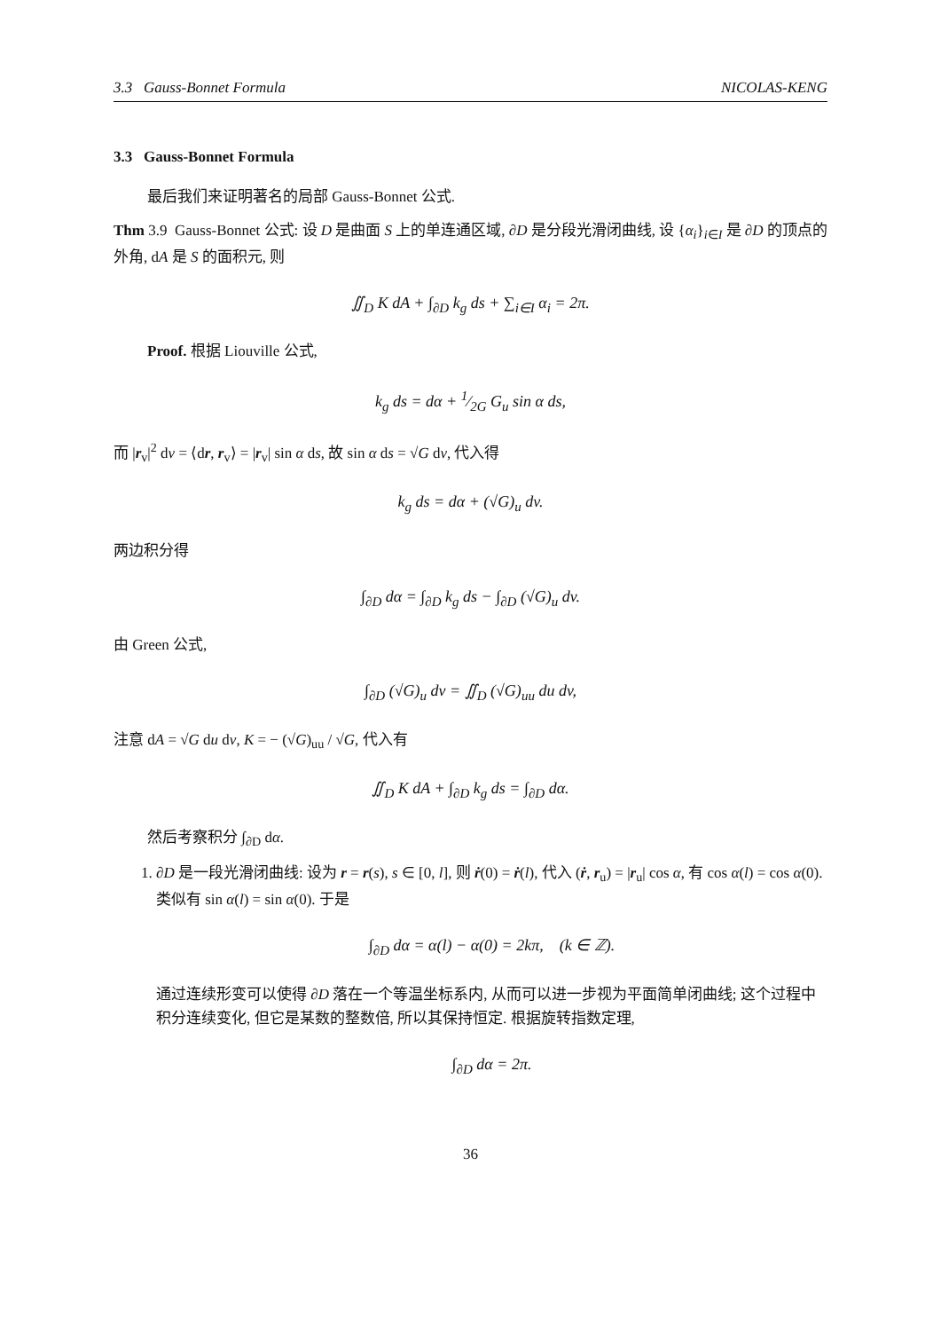3.3 Gauss-Bonnet Formula NICOLAS-KENG
3.3 Gauss-Bonnet Formula
最后我们来证明著名的局部 Gauss-Bonnet 公式.
Thm 3.9 Gauss-Bonnet 公式: 设 D 是曲面 S 上的单连通区域, ∂D 是分段光滑闭曲线, 设 {α<sub>i</sub>}<sub>i∈I</sub> 是 ∂D 的顶点的外角, dA 是 S 的面积元, 则
∬<sub>D</sub> K dA + ∫<sub>∂D</sub> k<sub>g</sub> ds + ∑<sub>i∈I</sub> α<sub>i</sub> = 2π.
Proof. 根据 Liouville 公式,
k<sub>g</sub> ds = dα + 1⁄2G G<sub>u</sub> sin α ds,
而 |r<sub>v</sub>|<sup>2</sup> dv = ⟨dr, r<sub>v</sub>⟩ = |r<sub>v</sub>| sin α ds, 故 sin α ds = √G dv, 代入得
k<sub>g</sub> ds = dα + (√G)<sub>u</sub> dv.
两边积分得
∫<sub>∂D</sub> dα = ∫<sub>∂D</sub> k<sub>g</sub> ds − ∫<sub>∂D</sub> (√G)<sub>u</sub> dv.
由 Green 公式,
∫<sub>∂D</sub> (√G)<sub>u</sub> dv = ∬<sub>D</sub> (√G)<sub>uu</sub> du dv,
注意 dA = √G du dv, K = − (√G)<sub>uu</sub> / √G, 代入有
∬<sub>D</sub> K dA + ∫<sub>∂D</sub> k<sub>g</sub> ds = ∫<sub>∂D</sub> dα.
然后考察积分 ∫<sub>∂D</sub> dα.
1. ∂D 是一段光滑闭曲线: 设为 r = r(s), s ∈ [0, l], 则 ṙ(0) = ṙ(l), 代入 (ṙ, r<sub>u</sub>) = |r<sub>u</sub>| cos α, 有 cos α(l) = cos α(0). 类似有 sin α(l) = sin α(0). 于是
∫<sub>∂D</sub> dα = α(l) − α(0) = 2kπ, (k ∈ ℤ).
通过连续形变可以使得 ∂D 落在一个等温坐标系内, 从而可以进一步视为平面简单闭曲线; 这个过程中积分连续变化, 但它是某数的整数倍, 所以其保持恒定. 根据旋转指数定理,
∫<sub>∂D</sub> dα = 2π.
36